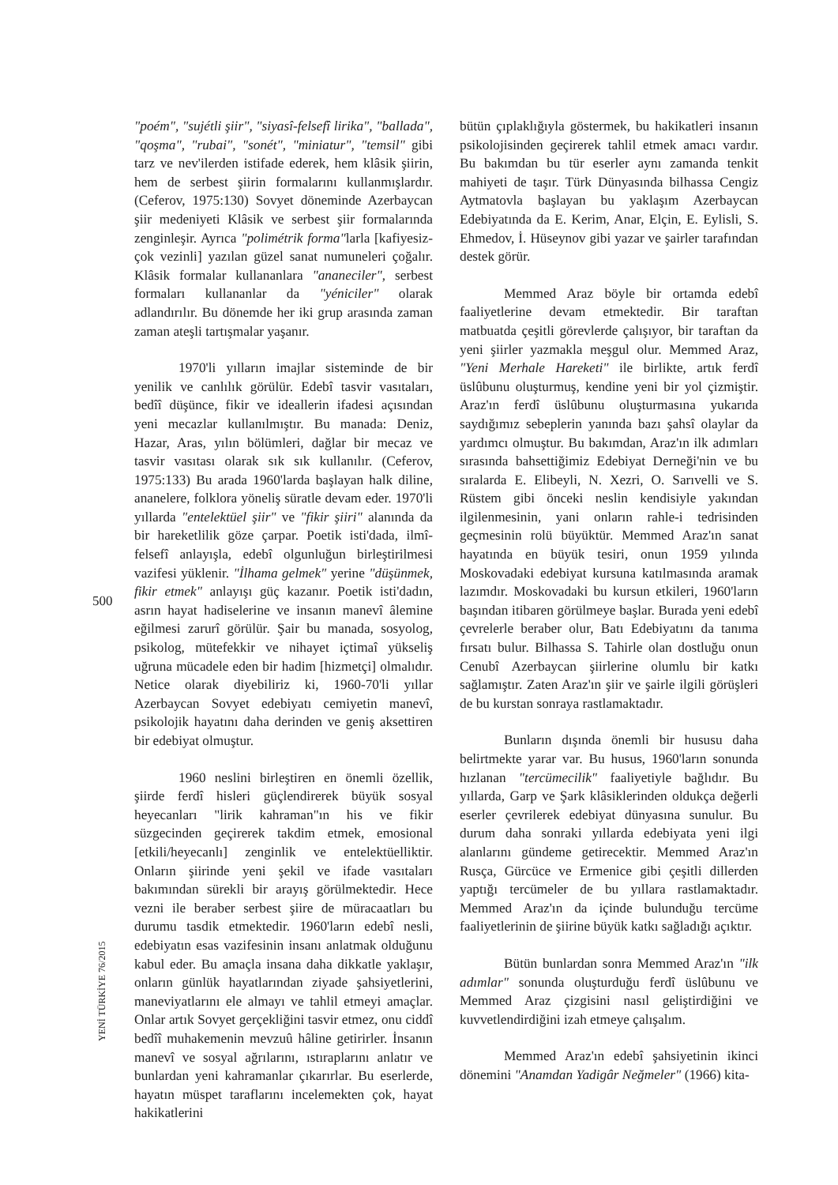500
YENİ TÜRKİYE 76/2015
"poém", "sujétli şiir", "siyasî-felsefî lirika", "ballada", "qoşma", "rubai", "sonét", "miniatur", "temsil" gibi tarz ve nev'ilerden istifade ederek, hem klâsik şiirin, hem de serbest şiirin formalarını kullanmışlardır. (Ceferov, 1975:130) Sovyet döneminde Azerbaycan şiir medeniyeti Klâsik ve serbest şiir formalarında zenginleşir. Ayrıca "polimétrik forma"larla [kafiyesiz-çok vezinli] yazılan güzel sanat numuneleri çoğalır. Klâsik formalar kullananlara "ananeciler", serbest formaları kullananlar da "yéniciler" olarak adlandırılır. Bu dönemde her iki grup arasında zaman zaman ateşli tartışmalar yaşanır.
1970'li yılların imajlar sisteminde de bir yenilik ve canlılık görülür. Edebî tasvir vasıtaları, bedîî düşünce, fikir ve ideallerin ifadesi açısından yeni mecazlar kullanılmıştır. Bu manada: Deniz, Hazar, Aras, yılın bölümleri, dağlar bir mecaz ve tasvir vasıtası olarak sık sık kullanılır. (Ceferov, 1975:133) Bu arada 1960'larda başlayan halk diline, ananelere, folklora yöneliş süratle devam eder. 1970'li yıllarda "entelektüel şiir" ve "fikir şiiri" alanında da bir hareketlilik göze çarpar. Poetik isti'dada, ilmî-felsefî anlayışla, edebî olgunluğun birleştirilmesi vazifesi yüklenir. "İlhama gelmek" yerine "düşünmek, fikir etmek" anlayışı güç kazanır. Poetik isti'dadın, asrın hayat hadiselerine ve insanın manevî âlemine eğilmesi zarurî görülür. Şair bu manada, sosyolog, psikolog, mütefekkir ve nihayet içtimaî yükseliş uğruna mücadele eden bir hadim [hizmetçi] olmalıdır. Netice olarak diyebiliriz ki, 1960-70'li yıllar Azerbaycan Sovyet edebiyatı cemiyetin manevî, psikolojik hayatını daha derinden ve geniş aksettiren bir edebiyat olmuştur.
1960 neslini birleştiren en önemli özellik, şiirde ferdî hisleri güçlendirerek büyük sosyal heyecanları "lirik kahraman"ın his ve fikir süzgecinden geçirerek takdim etmek, emosional [etkili/heyecanlı] zenginlik ve entelektüelliktir. Onların şiirinde yeni şekil ve ifade vasıtaları bakımından sürekli bir arayış görülmektedir. Hece vezni ile beraber serbest şiire de müracaatları bu durumu tasdik etmektedir. 1960'ların edebî nesli, edebiyatın esas vazifesinin insanı anlatmak olduğunu kabul eder. Bu amaçla insana daha dikkatle yaklaşır, onların günlük hayatlarından ziyade şahsiyetlerini, maneviyatlarını ele almayı ve tahlil etmeyi amaçlar. Onlar artık Sovyet gerçekliğini tasvir etmez, onu ciddî bedîî muhakemenin mevzuû hâline getirirler. İnsanın manevî ve sosyal ağrılarını, ıstıraplarını anlatır ve bunlardan yeni kahramanlar çıkarırlar. Bu eserlerde, hayatın müspet taraflarını incelemekten çok, hayat hakikatlerini
bütün çıplaklığıyla göstermek, bu hakikatleri insanın psikolojisinden geçirerek tahlil etmek amacı vardır. Bu bakımdan bu tür eserler aynı zamanda tenkit mahiyeti de taşır. Türk Dünyasında bilhassa Cengiz Aytmatovla başlayan bu yaklaşım Azerbaycan Edebiyatında da E. Kerim, Anar, Elçin, E. Eylisli, S. Ehmedov, İ. Hüseynov gibi yazar ve şairler tarafından destek görür.
Memmed Araz böyle bir ortamda edebî faaliyetlerine devam etmektedir. Bir taraftan matbuatda çeşitli görevlerde çalışıyor, bir taraftan da yeni şiirler yazmakla meşgul olur. Memmed Araz, "Yeni Merhale Hareketi" ile birlikte, artık ferdî üslûbunu oluşturmuş, kendine yeni bir yol çizmiştir. Araz'ın ferdî üslûbunu oluşturmasına yukarıda saydığımız sebeplerin yanında bazı şahsî olaylar da yardımcı olmuştur. Bu bakımdan, Araz'ın ilk adımları sırasında bahsettiğimiz Edebiyat Derneği'nin ve bu sıralarda E. Elibeyli, N. Xezri, O. Sarıvelli ve S. Rüstem gibi önceki neslin kendisiyle yakından ilgilenmesinin, yani onların rahle-i tedrisinden geçmesinin rolü büyüktür. Memmed Araz'ın sanat hayatında en büyük tesiri, onun 1959 yılında Moskovadaki edebiyat kursuna katılmasında aramak lazımdır. Moskovadaki bu kursun etkileri, 1960'ların başından itibaren görülmeye başlar. Burada yeni edebî çevrelerle beraber olur, Batı Edebiyatını da tanıma fırsatı bulur. Bilhassa S. Tahirle olan dostluğu onun Cenubî Azerbaycan şiirlerine olumlu bir katkı sağlamıştır. Zaten Araz'ın şiir ve şairle ilgili görüşleri de bu kurstan sonraya rastlamaktadır.
Bunların dışında önemli bir hususu daha belirtmekte yarar var. Bu husus, 1960'ların sonunda hızlanan "tercümecilik" faaliyetiyle bağlıdır. Bu yıllarda, Garp ve Şark klâsiklerinden oldukça değerli eserler çevrilerek edebiyat dünyasına sunulur. Bu durum daha sonraki yıllarda edebiyata yeni ilgi alanlarını gündeme getirecektir. Memmed Araz'ın Rusça, Gürcüce ve Ermenice gibi çeşitli dillerden yaptığı tercümeler de bu yıllara rastlamaktadır. Memmed Araz'ın da içinde bulunduğu tercüme faaliyetlerinin de şiirine büyük katkı sağladığı açıktır.
Bütün bunlardan sonra Memmed Araz'ın "ilk adımlar" sonunda oluşturduğu ferdî üslûbunu ve Memmed Araz çizgisini nasıl geliştirdiğini ve kuvvetlendirdiğini izah etmeye çalışalım.
Memmed Araz'ın edebî şahsiyetinin ikinci dönemini "Anamdan Yadigâr Neğmeler" (1966) kita-